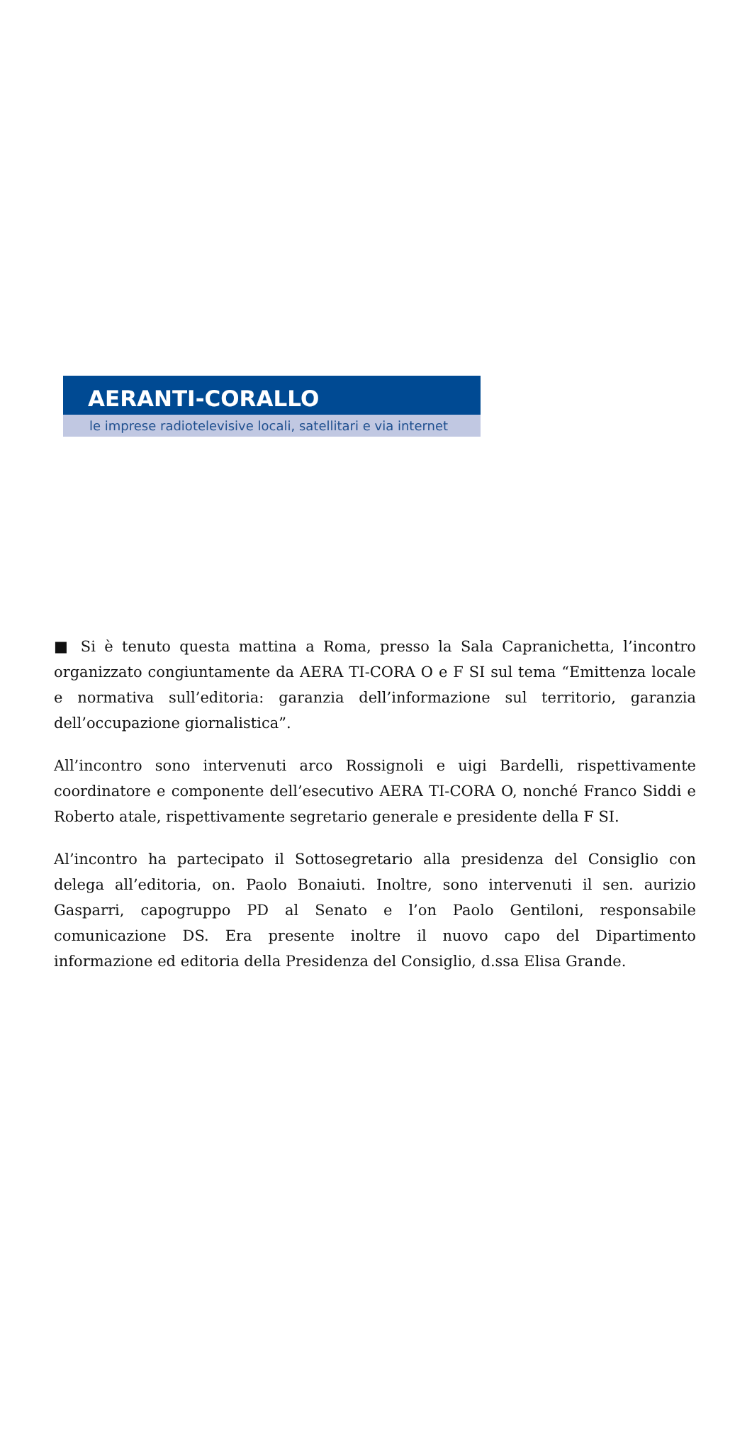AERANTI-CORALLO
le imprese radiotelevisive locali, satellitari e via internet
■ Si è tenuto questa mattina a Roma, presso la Sala Capranichetta, l’incontro organizzato congiuntamente da AERA TI-CORA O e F SI sul tema “Emittenza locale e normativa sull’editoria: garanzia dell’informazione sul territorio, garanzia dell’occupazione giornalistica”.
All’incontro sono intervenuti arco Rossignoli e uigi Bardelli, rispettivamente coordinatore e componente dell’esecutivo AERA TI-CORA O, nonché Franco Siddi e Roberto atale, rispettivamente segretario generale e presidente della F SI.
Al’incontro ha partecipato il Sottosegretario alla presidenza del Consiglio con delega all’editoria, on. Paolo Bonaiuti. Inoltre, sono intervenuti il sen. aurizio Gasparri, capogruppo PD al Senato e l’on Paolo Gentiloni, responsabile comunicazione DS. Era presente inoltre il nuovo capo del Dipartimento informazione ed editoria della Presidenza del Consiglio, d.ssa Elisa Grande.